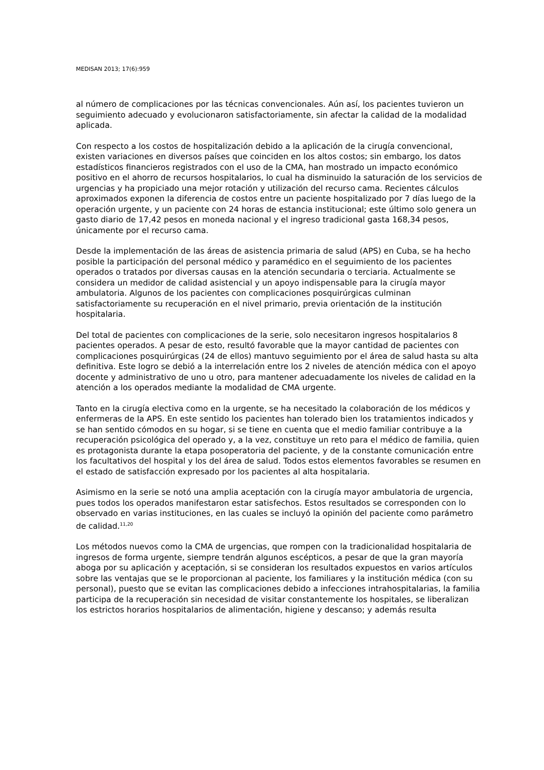MEDISAN 2013; 17(6):959
al número de complicaciones por las técnicas convencionales. Aún así, los pacientes tuvieron un seguimiento adecuado y evolucionaron satisfactoriamente, sin afectar la calidad de la modalidad aplicada.
Con respecto a los costos de hospitalización debido a la aplicación de la cirugía convencional, existen variaciones en diversos países que coinciden en los altos costos; sin embargo, los datos estadísticos financieros registrados con el uso de la CMA, han mostrado un impacto económico positivo en el ahorro de recursos hospitalarios, lo cual ha disminuido la saturación de los servicios de urgencias y ha propiciado una mejor rotación y utilización del recurso cama. Recientes cálculos aproximados exponen la diferencia de costos entre un paciente hospitalizado por 7 días luego de la operación urgente, y un paciente con 24 horas de estancia institucional; este último solo genera un gasto diario de 17,42 pesos en moneda nacional y el ingreso tradicional gasta 168,34 pesos, únicamente por el recurso cama.
Desde la implementación de las áreas de asistencia primaria de salud (APS) en Cuba, se ha hecho posible la participación del personal médico y paramédico en el seguimiento de los pacientes operados o tratados por diversas causas en la atención secundaria o terciaria. Actualmente se considera un medidor de calidad asistencial y un apoyo indispensable para la cirugía mayor ambulatoria. Algunos de los pacientes con complicaciones posquirúrgicas culminan satisfactoriamente su recuperación en el nivel primario, previa orientación de la institución hospitalaria.
Del total de pacientes con complicaciones de la serie, solo necesitaron ingresos hospitalarios 8 pacientes operados. A pesar de esto, resultó favorable que la mayor cantidad de pacientes con complicaciones posquirúrgicas (24 de ellos) mantuvo seguimiento por el área de salud hasta su alta definitiva. Este logro se debió a la interrelación entre los 2 niveles de atención médica con el apoyo docente y administrativo de uno u otro, para mantener adecuadamente los niveles de calidad en la atención a los operados mediante la modalidad de CMA urgente.
Tanto en la cirugía electiva como en la urgente, se ha necesitado la colaboración de los médicos y enfermeras de la APS. En este sentido los pacientes han tolerado bien los tratamientos indicados y se han sentido cómodos en su hogar, si se tiene en cuenta que el medio familiar contribuye a la recuperación psicológica del operado y, a la vez, constituye un reto para el médico de familia, quien es protagonista durante la etapa posoperatoria del paciente, y de la constante comunicación entre los facultativos del hospital y los del área de salud. Todos estos elementos favorables se resumen en el estado de satisfacción expresado por los pacientes al alta hospitalaria.
Asimismo en la serie se notó una amplia aceptación con la cirugía mayor ambulatoria de urgencia, pues todos los operados manifestaron estar satisfechos. Estos resultados se corresponden con lo observado en varias instituciones, en las cuales se incluyó la opinión del paciente como parámetro de calidad.<sup>11,20</sup>
Los métodos nuevos como la CMA de urgencias, que rompen con la tradicionalidad hospitalaria de ingresos de forma urgente, siempre tendrán algunos escépticos, a pesar de que la gran mayoría aboga por su aplicación y aceptación, si se consideran los resultados expuestos en varios artículos sobre las ventajas que se le proporcionan al paciente, los familiares y la institución médica (con su personal), puesto que se evitan las complicaciones debido a infecciones intrahospitalarias, la familia participa de la recuperación sin necesidad de visitar constantemente los hospitales, se liberalizan los estrictos horarios hospitalarios de alimentación, higiene y descanso; y además resulta